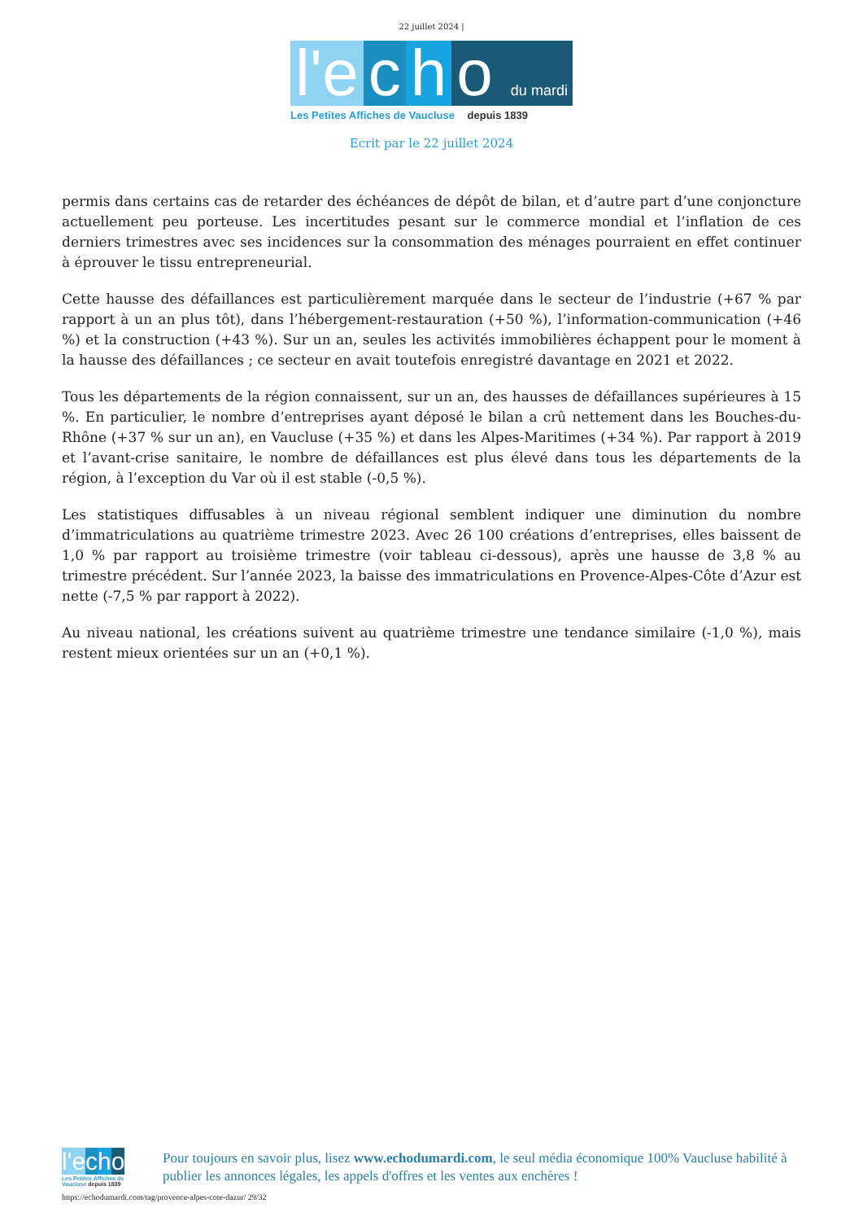22 juillet 2024 |
l'e
c
h
o du mardi
Les Petites Affiches de Vaucluse depuis 1839
Ecrit par le 22 juillet 2024
permis dans certains cas de retarder des échéances de dépôt de bilan, et d’autre part d’une conjoncture actuellement peu porteuse. Les incertitudes pesant sur le commerce mondial et l’inflation de ces derniers trimestres avec ses incidences sur la consommation des ménages pourraient en effet continuer à éprouver le tissu entrepreneurial.
Cette hausse des défaillances est particulièrement marquée dans le secteur de l’industrie (+67 % par rapport à un an plus tôt), dans l’hébergement-restauration (+50 %), l’information-communication (+46 %) et la construction (+43 %). Sur un an, seules les activités immobilières échappent pour le moment à la hausse des défaillances ; ce secteur en avait toutefois enregistré davantage en 2021 et 2022.
Tous les départements de la région connaissent, sur un an, des hausses de défaillances supérieures à 15 %. En particulier, le nombre d’entreprises ayant déposé le bilan a crû nettement dans les Bouches-du-Rhône (+37 % sur un an), en Vaucluse (+35 %) et dans les Alpes-Maritimes (+34 %). Par rapport à 2019 et l’avant-crise sanitaire, le nombre de défaillances est plus élevé dans tous les départements de la région, à l’exception du Var où il est stable (-0,5 %).
Les statistiques diffusables à un niveau régional semblent indiquer une diminution du nombre d’immatriculations au quatrième trimestre 2023. Avec 26 100 créations d’entreprises, elles baissent de 1,0 % par rapport au troisième trimestre (voir tableau ci-dessous), après une hausse de 3,8 % au trimestre précédent. Sur l’année 2023, la baisse des immatriculations en Provence-Alpes-Côte d’Azur est nette (-7,5 % par rapport à 2022).
Au niveau national, les créations suivent au quatrième trimestre une tendance similaire (-1,0 %), mais restent mieux orientées sur un an (+0,1 %).
l'e cho
Les Petites Affiches de Vaucluse depuis 1839
Pour toujours en savoir plus, lisez www.echodumardi.com, le seul média économique 100% Vaucluse habilité à publier les annonces légales, les appels d'offres et les ventes aux enchères !
https://echodumardi.com/tag/provence-alpes-cote-dazur/ 29/32